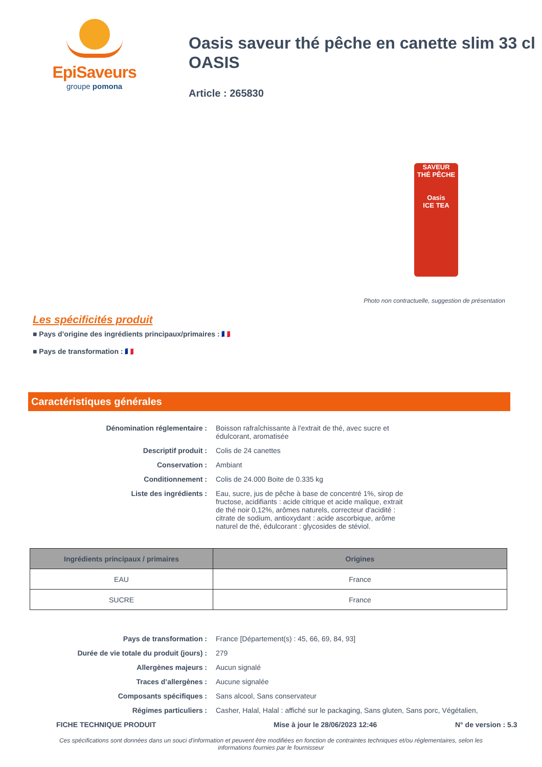EpiSaveurs
groupe pomona
Oasis saveur thé pêche en canette slim 33 cl OASIS
Article : 265830
SAVEUR
THÉ PÊCHE
Oasis
ICE TEA
Photo non contractuelle, suggestion de présentation
Les spécificités produit
■ Pays d’origine des ingrédients principaux/primaires : 🇫🇷
■ Pays de transformation : 🇫🇷
Caractéristiques générales
Dénomination réglementaire :
Boisson rafraîchissante à l'extrait de thé, avec sucre et édulcorant, aromatisée
Descriptif produit :
Colis de 24 canettes
Conservation :
Ambiant
Conditionnement :
Colis de 24.000 Boite de 0.335 kg
Liste des ingrédients :
Eau, sucre, jus de pêche à base de concentré 1%, sirop de fructose, acidifiants : acide citrique et acide malique, extrait de thé noir 0,12%, arômes naturels, correcteur d'acidité : citrate de sodium, antioxydant : acide ascorbique, arôme naturel de thé, édulcorant : glycosides de stéviol.
| Ingrédients principaux / primaires | Origines |
| --- | --- |
| EAU | France |
| SUCRE | France |
Pays de transformation :
France [Département(s) : 45, 66, 69, 84, 93]
Durée de vie totale du produit (jours) :
279
Allergènes majeurs :
Aucun signalé
Traces d’allergènes :
Aucune signalée
Composants spécifiques :
Sans alcool, Sans conservateur
Régimes particuliers :
Casher, Halal, Halal : affiché sur le packaging, Sans gluten, Sans porc, Végétalien,
FICHE TECHNIQUE PRODUIT Mise à jour le 28/06/2023 12:46 N° de version : 5.3
Ces spécifications sont données dans un souci d'information et peuvent être modifiées en fonction de contraintes techniques et/ou réglementaires, selon les informations fournies par le fournisseur